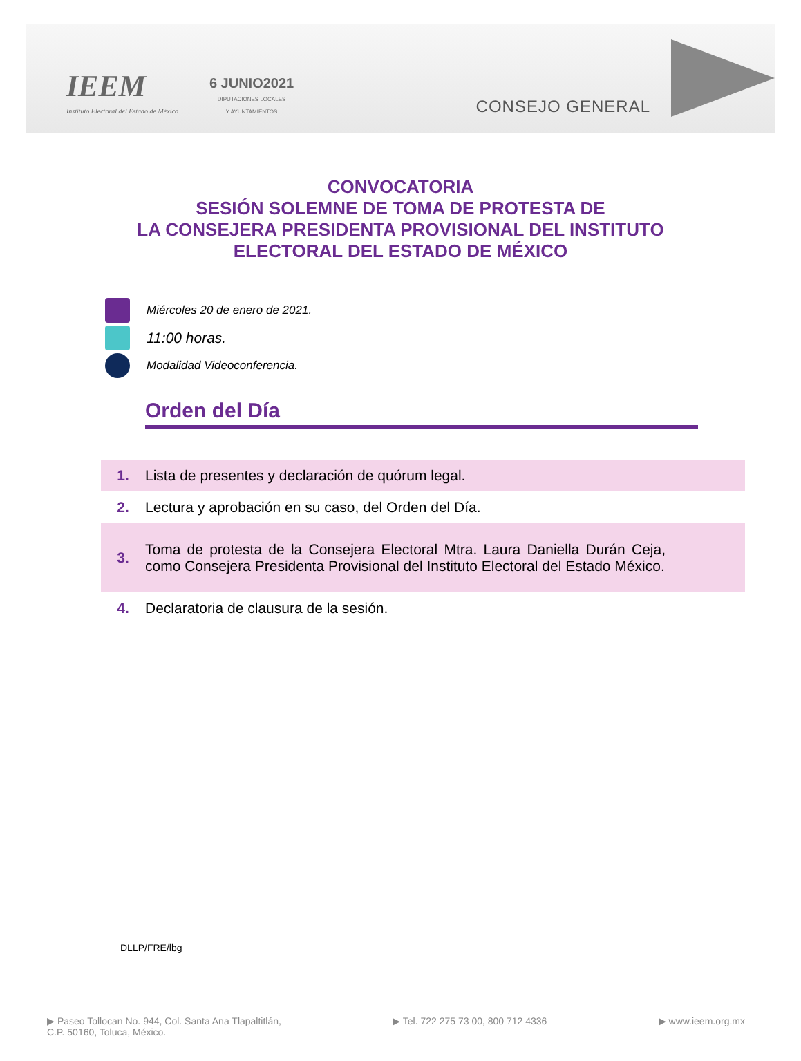IEEM
Instituto Electoral del Estado de México
6 JUNIO2021
DIPUTACIONES LOCALES
Y AYUNTAMIENTOS
CONSEJO GENERAL
CONVOCATORIA
SESIÓN SOLEMNE DE TOMA DE PROTESTA DE
LA CONSEJERA PRESIDENTA PROVISIONAL DEL INSTITUTO
ELECTORAL DEL ESTADO DE MÉXICO
Miércoles 20 de enero de 2021.
11:00 horas.
Modalidad Videoconferencia.
Orden del Día
| 1. | Lista de presentes y declaración de quórum legal. |
| 2. | Lectura y aprobación en su caso, del Orden del Día. |
| 3. | Toma de protesta de la Consejera Electoral Mtra. Laura Daniella Durán Ceja, como Consejera Presidenta Provisional del Instituto Electoral del Estado México. |
| 4. | Declaratoria de clausura de la sesión. |
DLLP/FRE/lbg
▶ Paseo Tollocan No. 944, Col. Santa Ana Tlapaltitlán,
C.P. 50160, Toluca, México. ▶ Tel. 722 275 73 00, 800 712 4336 ▶ www.ieem.org.mx